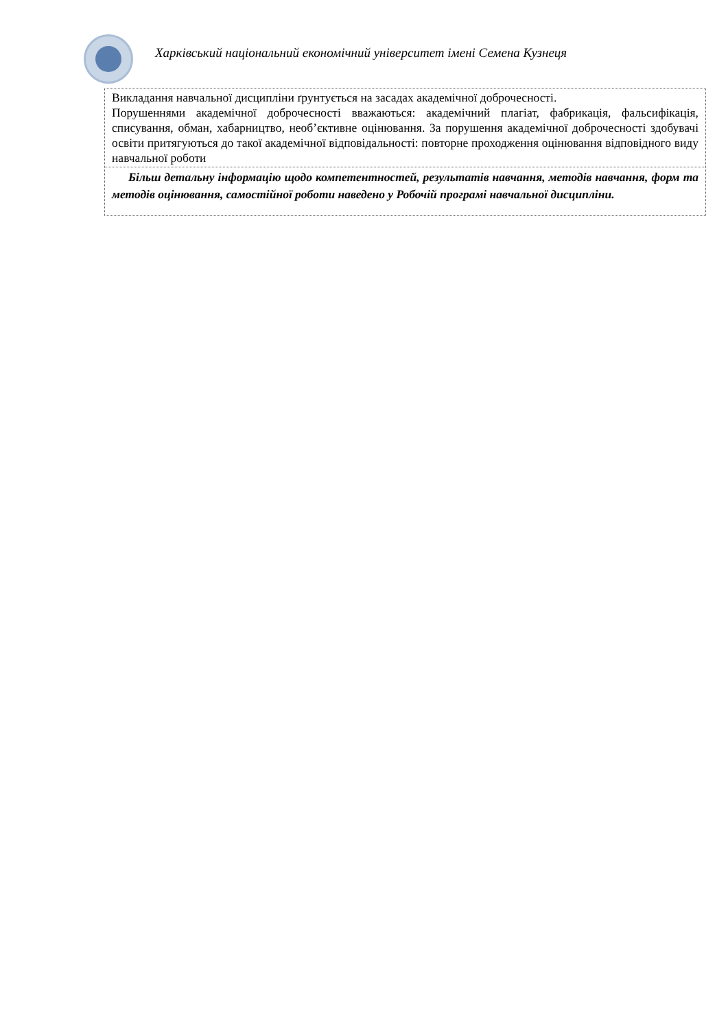Харківський національний економічний університет імені Семена Кузнеця
Викладання навчальної дисципліни ґрунтується на засадах академічної доброчесності.
Порушеннями академічної доброчесності вважаються: академічний плагіат, фабрикація, фальсифікація, списування, обман, хабарництво, необ’єктивне оцінювання. За порушення академічної доброчесності здобувачі освіти притягуються до такої академічної відповідальності: повторне проходження оцінювання відповідного виду навчальної роботи
Більш детальну інформацію щодо компетентностей, результатів навчання, методів навчання, форм та методів оцінювання, самостійної роботи наведено у Робочій програмі навчальної дисципліни.